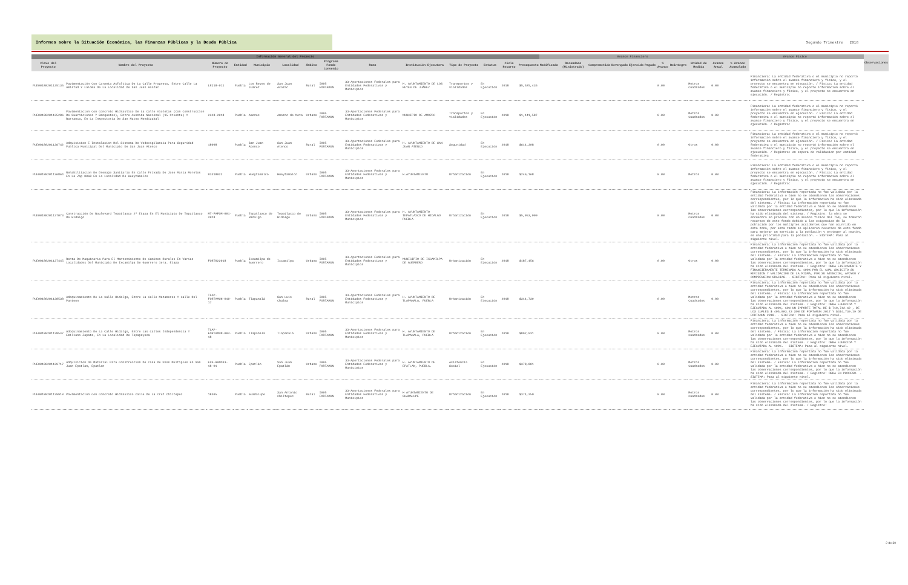Informes sobre la Situación Económica, las Finanzas Públicas y la Deuda Pública
Segundo Trimestre 2018
| Información General del Proyecto | | | | | | | | | | | | | | Avance Financiero | | | | | | | | | | Avance Físico | | Observaciones |
| --- | --- | --- | --- | --- | --- | --- | --- | --- | --- | --- | --- | --- | --- | --- | --- | --- | --- | --- | --- | --- | --- | --- | --- | --- | --- | --- |
| Clave del Proyecto | Nombre del Proyecto | Número de Proyecto | Entidad | Municipio | Localidad | Ámbito | Programa Fondo Convenio | Ramo | Institución Ejecutora | Tipo de Proyecto | Estatus | Ciclo Recurso | Presupuesto | Modificado | Recaudado (Ministrado) | Comprometido | Devengado | Ejercido | Pagado | % Avance | Reintegro | Unidad de Medida | Avance Anual | % Avance Acumulado | | |
| PUE00180201135135 | Pavimentación Con Carpeta Asfaltica De La Calle Progreso, Entre Calle La Amistad Y Laloma De La Localidad De San Juan Acozac | LRJ18-011 | Puebla | Los Reyes de Juárez | San Juan Acozac | Rural | I005 FORTAMUN | 33-Aportaciones Federales para Entidades Federativas y Municipios | H. AYUNTAMIENTO DE LOS REYES DE JUÁREZ | Transportes y vialidades | En Ejecución | 2018 | $5,525,435 | | | | | | | 0.00 | | Metros Cuadrados | 0.00 | | Financiera: La entidad federativa o el municipio no reportó información sobre el avance financiero y físico, y el proyecto se encuentra en ejecución. / Física: La entidad federativa o el municipio no reportó información sobre el avance financiero y físico, y el proyecto se encuentra en ejecución. / Registro: | |
| PUE00180201135286 | Pavimentacion Con Concreto Hidraulico De La Calle Violetas (Con Construccion De Guarniciones Y Banquetas), Entre Avenida Nacional (15 Oriente) Y Barranca, En La Inspectoria De San Mateo Mendizabal | 2328-2018 | Puebla | Amozoc | Amozoc de Mota | Urbano | I005 FORTAMUN | 33-Aportaciones Federales para Entidades Federativas y Municipios | MUNCIPIO DE AMOZOC | Transportes y vialidades | En Ejecución | 2018 | $1,141,587 | | | | | | | 0.00 | | Metros Cuadrados | 0.00 | | Financiera: La entidad federativa o el municipio no reportó información sobre el avance financiero y físico, y el proyecto se encuentra en ejecución. / Física: La entidad federativa o el municipio no reportó información sobre el avance financiero y físico, y el proyecto se encuentra en ejecución. / Registro: | |
| PUE00180201136742 | Adquisicion E Instalacion Del Sistema De Vedovigilancia Para Seguridad Publica Municipal Del Municipio De San Juan Atenco | 18008 | Puebla | San Juan Atenco | San Juan Atenco | Rural | I005 FORTAMUN | 33-Aportaciones Federales para Entidades Federativas y Municipios | H. AYUNTAMIENTO DE SAN JUAN ATENCO | Seguridad | En Ejecución | 2018 | $614,398 | | | | | | | 0.00 | | Otros | 0.00 | | Financiera: La entidad federativa o el municipio no reportó información sobre el avance financiero y físico, y el proyecto se encuentra en ejecución. / Física: La entidad federativa o el municipio no reportó información sobre el avance financiero y físico, y el proyecto se encuentra en ejecución. / Registro: en espera de validacion por entidad federativa | |
| PUE00180201136864 | Rehabilitacion De Drenaje Sanitario En Calle Privada De Jose Maria Morelos En La Zap 0068 En La Localidad De Hueytamalco | R3318022 | Puebla | Hueytamalco | Hueytamalco | Urbano | I005 FORTAMUN | 33-Aportaciones Federales para Entidades Federativas y Municipios | H.AYUNTAMIENTO | Urbanización | En Ejecución | 2018 | $249,168 | | | | | | | 0.00 | | Metros | 0.00 | | Financiera: La entidad federativa o el municipio no reportó información sobre el avance financiero y físico, y el proyecto se encuentra en ejecución. / Física: La entidad federativa o el municipio no reportó información sobre el avance financiero y físico, y el proyecto se encuentra en ejecución. / Registro: | |
| PUE00180201137073 | Construcción De Boulevard Tepatlaxco 2ª Etapa En El Municipio De Tepatlaxco De Hidalgo | MT-FAFOM-001-2018 | Puebla | Tepatlaxco de Hidalgo | Tepatlaxco de Hidalgo | Urbano | I005 FORTAMUN | 33-Aportaciones Federales para Entidades Federativas y Municipios | H. AYUNTAMIENTO TEPATLAXCO DE HIDALGO PUEBLA | Urbanización | En Ejecución | 2018 | $5,053,000 | | | | | | | 0.00 | | Metros Cuadrados | 0.00 | | Financiera: La información reportada no fue validada por la entidad federativa o bien no se atendieron las observaciones correspondientes, por lo que la información ha sido eliminada del sistema. / Física: La información reportada no fue validada por la entidad federativa o bien no se atendieron las observaciones correspondientes, por lo que la información ha sido eliminada del sistema. / Registro: la obra se encuentra en proceso con un avance fisico del 75%, se tomaron recursos de este fondo debido a las exigencias de la población por los múltiples accidentes que han ocurrido en esta zona, por esta razón se aplicaron recursos de este fondo para mejorar un servicio a la población y proteger al peatón, es una prioridad para la poblacion. - SISTEMA: Pasa al siguiente nivel. | |
| PUE00180201137445 | Renta De Maquinaria Para El Mantenimiento De Caminos Rurales En Varias Localidades Del Municipio De Ixcamilpa De Guerrero 1era. Etapa | FORT022018 | Puebla | Ixcamilpa de Guerrero | Ixcamilpa | Urbano | I005 FORTAMUN | 33-Aportaciones Federales para Entidades Federativas y Municipios | MUNICIPIO DE IXCAMILPA DE GUERRERO | Urbanización | En Ejecución | 2018 | $187,456 | | | | | | | 0.00 | | Otros | 0.00 | | Financiera: La información reportada no fue validada por la entidad federativa o bien no se atendieron las observaciones correspondientes, por lo que la información ha sido eliminada del sistema. / Física: La información reportada no fue validada por la entidad federativa o bien no se atendieron las observaciones correspondientes, por lo que la información ha sido eliminada del sistema. / Registro: OBRA FISICAMENTE Y FINANCIERAMENTE TERMINADA AL 100% POR EL CUAL SOLICITO SU REVISION Y VALIDACION DE LA MISMA, POR SU ATENCION, APOYOO Y COMPRENSION GRACIAS. - SISTEMA: Pasa al siguiente nivel. | |
| PUE00180201138538 | Adoquinamiento De La Calle Hidalgo, Entre La Calle Matamoros Y Calle Del Panteon | TLAP-FORTAMUN-010-17 | Puebla | Tlapanalá | San Luis Chalma | Rural | I005 FORTAMUN | 33-Aportaciones Federales para Entidades Federativas y Municipios | H. AYUNTAMIENTO DE TLAPANALA, PUEBLA | Urbanización | En Ejecución | 2018 | $314,739 | | | | | | | 0.00 | | Metros Cuadrados | 0.00 | | Financiera: La información reportada no fue validada por la entidad federativa o bien no se atendieron las observaciones correspondientes, por lo que la información ha sido eliminada del sistema. / Física: La información reportada no fue validada por la entidad federativa o bien no se atendieron las observaciones correspondientes, por lo que la información ha sido eliminada del sistema. / Registro: OBRA EJERCIDA Y EJECUTADA AL 100%, CON UN IMPORTE TOTAL DE $ 719,742.42 , DE LOS CUALES $ 405,003.23 SON DE FORTAMUN 2017 Y $314,739.19 DE FORTAMUN 2018. - SISTEMA: Pasa al siguiente nivel. | |
| PUE00180201138547 | Adoquinamiento De La Calle Hidalgo, Entre Las Calles Independencia Y Emiliano Zapata, En La Localidad De Tepapayeca | TLAP-FORTAMUN-004-18 | Puebla | Tlapanalá | Tlapanalá | Urbano | I005 FORTAMUN | 33-Aportaciones Federales para Entidades Federativas y Municipios | H. AYUNTAMIENTO DE TLAPANALA, PUEBLA | Urbanización | En Ejecución | 2018 | $892,931 | | | | | | | 0.00 | | Metros Cuadrados | 0.00 | | Financiera: La información reportada no fue validada por la entidad federativa o bien no se atendieron las observaciones correspondientes, por lo que la información ha sido eliminada del sistema. / Física: La información reportada no fue validada por la entidad federativa o bien no se atendieron las observaciones correspondientes, por lo que la información ha sido eliminada del sistema. / Registro: OBRA EJERCIDA Y EJECUTADA AL 100%. - SISTEMA: Pasa al siguiente nivel. | |
| PUE00180201139717 | Adquisicion De Material Para Construccion De Casa De Usos Multiples En San Juan Epatlan, Epatlan | EPA-RAMO33-18-01 | Puebla | Epatlán | San Juan Epatlán | Urbano | I005 FORTAMUN | 33-Aportaciones Federales para Entidades Federativas y Municipios | H. AYUMTAMIENTO DE EPATLAN, PUEBLA. | Asistencia Social | En Ejecución | 2018 | $378,801 | | | | | | | 0.00 | | Metros Cuadrados | 0.00 | | Financiera: La información reportada no fue validada por la entidad federativa o bien no se atendieron las observaciones correspondientes, por lo que la información ha sido eliminada del sistema. / Física: La información reportada no fue validada por la entidad federativa o bien no se atendieron las observaciones correspondientes, por lo que la información ha sido eliminada del sistema. / Registro: OBRA EN PROCESO. - SISTEMA: Pasa al siguiente nivel. | |
| PUE00180201139910 | Pavimentación Con Concreto Hidráulico Calle De La Cruz Chiltepec | 18305 | Puebla | Guadalupe | San Antonio Chiltepec | Rural | I005 FORTAMUN | 33-Aportaciones Federales para Entidades Federativas y Municipios | H AYUNTAMIENTO DE GUADALUPE | Urbanización | En Ejecución | 2018 | $374,250 | | | | | | | 0.00 | | Metros Cuadrados | 0.00 | | Financiera: La información reportada no fue validada por la entidad federativa o bien no se atendieron las observaciones correspondientes, por lo que la información ha sido eliminada del sistema. / Física: La información reportada no fue validada por la entidad federativa o bien no se atendieron las observaciones correspondientes, por lo que la información ha sido eliminada del sistema. / Registro: | |
2 de 30